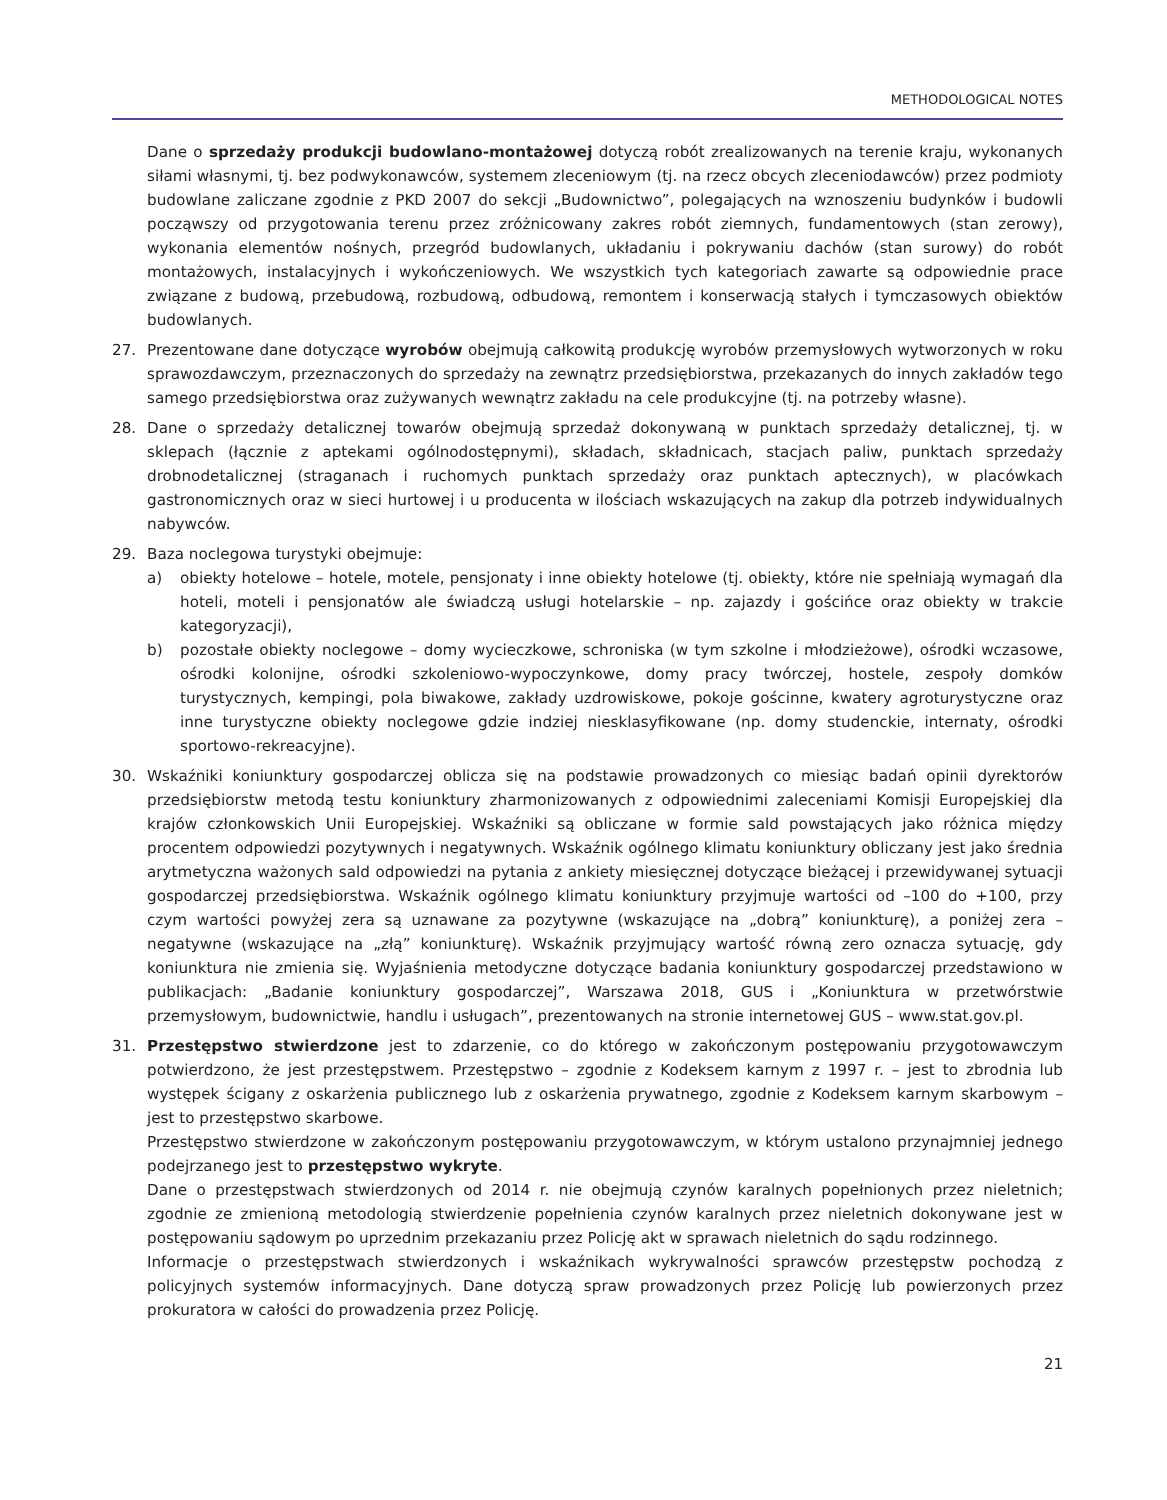METHODOLOGICAL NOTES
Dane o sprzedaży produkcji budowlano-montażowej dotyczą robót zrealizowanych na terenie kraju, wykonanych siłami własnymi, tj. bez podwykonawców, systemem zleceniowym (tj. na rzecz obcych zleceniodawców) przez podmioty budowlane zaliczane zgodnie z PKD 2007 do sekcji „Budownictwo”, polegających na wznoszeniu budynków i budowli począwszy od przygotowania terenu przez zróżnicowany zakres robót ziemnych, fundamentowych (stan zerowy), wykonania elementów nośnych, przegród budowlanych, układaniu i pokrywaniu dachów (stan surowy) do robót montażowych, instalacyjnych i wykończeniowych. We wszystkich tych kategoriach zawarte są odpowiednie prace związane z budową, przebudową, rozbudową, odbudową, remontem i konserwacją stałych i tymczasowych obiektów budowlanych.
27. Prezentowane dane dotyczące wyrobów obejmują całkowitą produkcję wyrobów przemysłowych wytworzonych w roku sprawozdawczym, przeznaczonych do sprzedaży na zewnątrz przedsiębiorstwa, przekazanych do innych zakładów tego samego przedsiębiorstwa oraz zużywanych wewnątrz zakładu na cele produkcyjne (tj. na potrzeby własne).
28. Dane o sprzedaży detalicznej towarów obejmują sprzedaż dokonywaną w punktach sprzedaży detalicznej, tj. w sklepach (łącznie z aptekami ogólnodostępnymi), składach, składnicach, stacjach paliw, punktach sprzedaży drobnodetalicznej (straganach i ruchomych punktach sprzedaży oraz punktach aptecznych), w placówkach gastronomicznych oraz w sieci hurtowej i u producenta w ilościach wskazujących na zakup dla potrzeb indywidualnych nabywców.
29. Baza noclegowa turystyki obejmuje:
a) obiekty hotelowe – hotele, motele, pensjonaty i inne obiekty hotelowe (tj. obiekty, które nie spełniają wymagań dla hoteli, moteli i pensjonatów ale świadczą usługi hotelarskie – np. zajazdy i gościńce oraz obiekty w trakcie kategoryzacji),
b) pozostałe obiekty noclegowe – domy wycieczkowe, schroniska (w tym szkolne i młodzieżowe), ośrodki wczasowe, ośrodki kolonijne, ośrodki szkoleniowo-wypoczynkowe, domy pracy twórczej, hostele, zespoły domków turystycznych, kempingi, pola biwakowe, zakłady uzdrowiskowe, pokoje gościnne, kwatery agroturystyczne oraz inne turystyczne obiekty noclegowe gdzie indziej niesklasyfikowane (np. domy studenckie, internaty, ośrodki sportowo-rekreacyjne).
30. Wskaźniki koniunktury gospodarczej oblicza się na podstawie prowadzonych co miesiąc badań opinii dyrektorów przedsiębiorstw metodą testu koniunktury zharmonizowanych z odpowiednimi zaleceniami Komisji Europejskiej dla krajów członkowskich Unii Europejskiej. Wskaźniki są obliczane w formie sald powstających jako różnica między procentem odpowiedzi pozytywnych i negatywnych. Wskaźnik ogólnego klimatu koniunktury obliczany jest jako średnia arytmetyczna ważonych sald odpowiedzi na pytania z ankiety miesięcznej dotyczące bieżącej i przewidywanej sytuacji gospodarczej przedsiębiorstwa. Wskaźnik ogólnego klimatu koniunktury przyjmuje wartości od –100 do +100, przy czym wartości powyżej zera są uznawane za pozytywne (wskazujące na „dobrą” koniunkturę), a poniżej zera – negatywne (wskazujące na „złą” koniunkturę). Wskaźnik przyjmujący wartość równą zero oznacza sytuację, gdy koniunktura nie zmienia się. Wyjaśnienia metodyczne dotyczące badania koniunktury gospodarczej przedstawiono w publikacjach: „Badanie koniunktury gospodarczej”, Warszawa 2018, GUS i „Koniunktura w przetwórstwie przemysłowym, budownictwie, handlu i usługach”, prezentowanych na stronie internetowej GUS – www.stat.gov.pl.
31. Przestępstwo stwierdzone jest to zdarzenie, co do którego w zakończonym postępowaniu przygotowawczym potwierdzono, że jest przestępstwem. Przestępstwo – zgodnie z Kodeksem karnym z 1997 r. – jest to zbrodnia lub występek ścigany z oskarżenia publicznego lub z oskarżenia prywatnego, zgodnie z Kodeksem karnym skarbowym – jest to przestępstwo skarbowe.
Przestępstwo stwierdzone w zakończonym postępowaniu przygotowawczym, w którym ustalono przynajmniej jednego podejrzanego jest to przestępstwo wykryte.
Dane o przestępstwach stwierdzonych od 2014 r. nie obejmują czynów karalnych popełnionych przez nieletnich; zgodnie ze zmienioną metodologią stwierdzenie popełnienia czynów karalnych przez nieletnich dokonywane jest w postępowaniu sądowym po uprzednim przekazaniu przez Policję akt w sprawach nieletnich do sądu rodzinnego.
Informacje o przestępstwach stwierdzonych i wskaźnikach wykrywalności sprawców przestępstw pochodzą z policyjnych systemów informacyjnych. Dane dotyczą spraw prowadzonych przez Policję lub powierzonych przez prokuratora w całości do prowadzenia przez Policję.
21